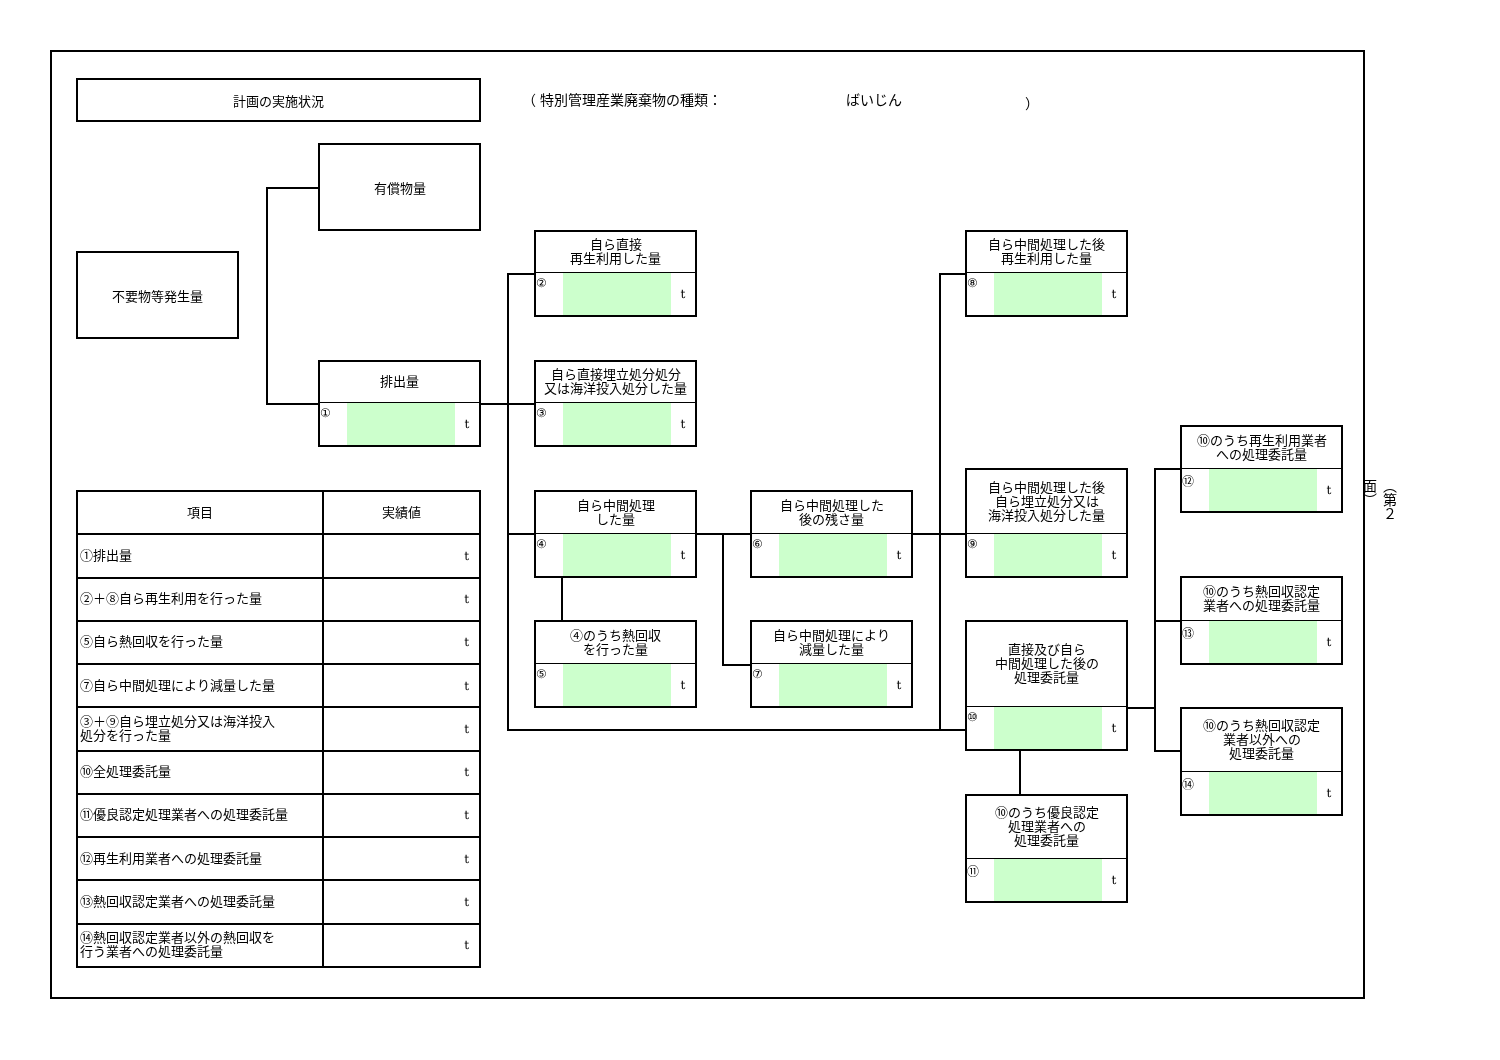計画の実施状況
（ 特別管理産業廃棄物の種類： ばいじん ）
有償物量
不要物等発生量
排出量
① t
自ら直接
再生利用した量
② t
自ら直接埋立処分処分
又は海洋投入処分した量
③ t
自ら中間処理
した量
④ t
④のうち熱回収
を行った量
⑤ t
自ら中間処理した
後の残さ量
⑥ t
自ら中間処理により
減量した量
⑦ t
自ら中間処理した後
再生利用した量
⑧ t
自ら中間処理した後
自ら埋立処分又は
海洋投入処分した量
⑨ t
直接及び自ら
中間処理した後の
処理委託量
⑩ t
⑩のうち優良認定
処理業者への
処理委託量
⑪ t
⑩のうち再生利用業者
への処理委託量
⑫ t
⑩のうち熱回収認定
業者への処理委託量
⑬ t
⑩のうち熱回収認定
業者以外への
処理委託量
⑭ t
| 項目 | 実績値 |
| --- | --- |
| ①排出量 | t |
| ②＋⑧自ら再生利用を行った量 | t |
| ⑤自ら熱回収を行った量 | t |
| ⑦自ら中間処理により減量した量 | t |
| ③＋⑨自ら埋立処分又は海洋投入 処分を行った量 | t |
| ⑩全処理委託量 | t |
| ⑪優良認定処理業者への処理委託量 | t |
| ⑫再生利用業者への処理委託量 | t |
| ⑬熱回収認定業者への処理委託量 | t |
| ⑭熱回収認定業者以外の熱回収を 行う業者への処理委託量 | t |
（第２面）